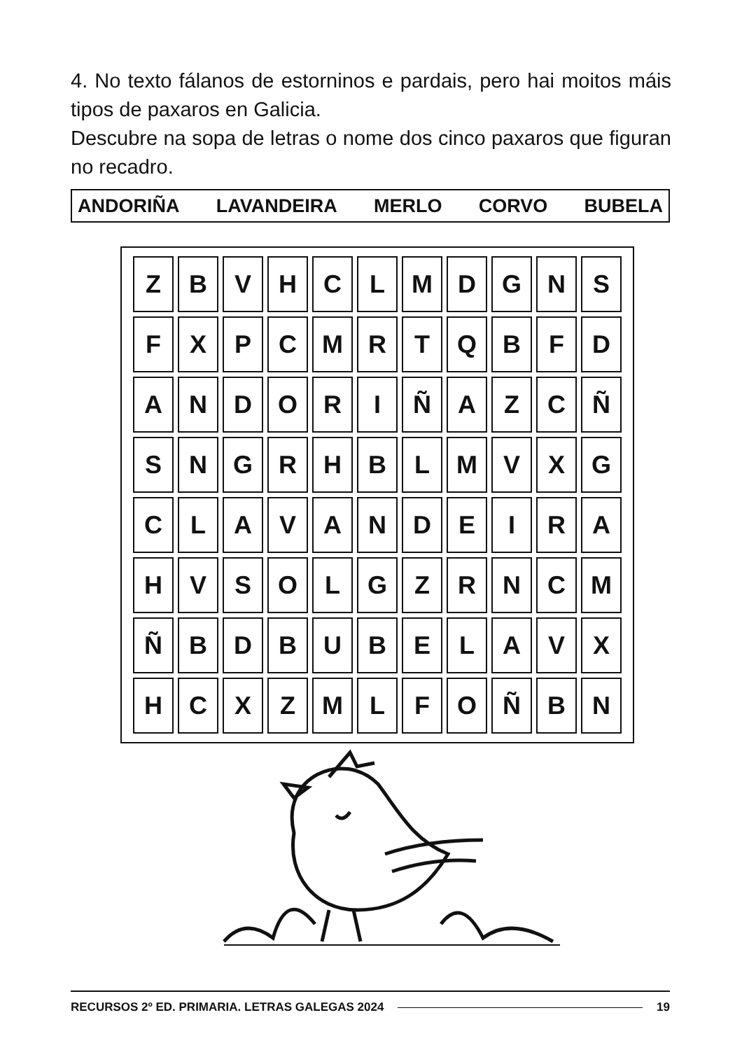4. No texto fálanos de estorninos e pardais, pero hai moitos máis tipos de paxaros en Galicia.
Descubre na sopa de letras o nome dos cinco paxaros que figuran no recadro.
ANDORIÑA LAVANDEIRA MERLO CORVO BUBELA
| Z | B | V | H | C | L | M | D | G | N | S |
| F | X | P | C | M | R | T | Q | B | F | D |
| A | N | D | O | R | I | Ñ | A | Z | C | Ñ |
| S | N | G | R | H | B | L | M | V | X | G |
| C | L | A | V | A | N | D | E | I | R | A |
| H | V | S | O | L | G | Z | R | N | C | M |
| Ñ | B | D | B | U | B | E | L | A | V | X |
| H | C | X | Z | M | L | F | O | Ñ | B | N |
RECURSOS 2º ED. PRIMARIA. LETRAS GALEGAS 2024 19